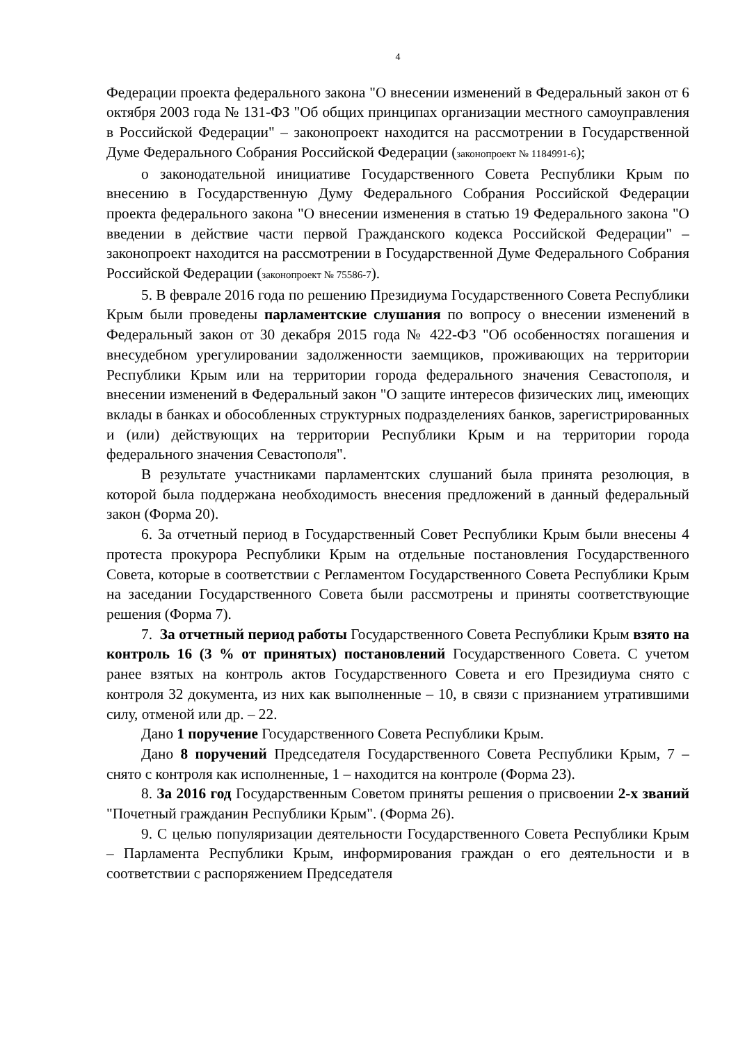4
Федерации проекта федерального закона "О внесении изменений в Федеральный закон от 6 октября 2003 года № 131-ФЗ "Об общих принципах организации местного самоуправления в Российской Федерации" – законопроект находится на рассмотрении в Государственной Думе Федерального Собрания Российской Федерации (законопроект № 1184991-6);
о законодательной инициативе Государственного Совета Республики Крым по внесению в Государственную Думу Федерального Собрания Российской Федерации проекта федерального закона "О внесении изменения в статью 19 Федерального закона "О введении в действие части первой Гражданского кодекса Российской Федерации" – законопроект находится на рассмотрении в Государственной Думе Федерального Собрания Российской Федерации (законопроект № 75586-7).
5. В феврале 2016 года по решению Президиума Государственного Совета Республики Крым были проведены парламентские слушания по вопросу о внесении изменений в Федеральный закон от 30 декабря 2015 года № 422-ФЗ "Об особенностях погашения и внесудебном урегулировании задолженности заемщиков, проживающих на территории Республики Крым или на территории города федерального значения Севастополя, и внесении изменений в Федеральный закон "О защите интересов физических лиц, имеющих вклады в банках и обособленных структурных подразделениях банков, зарегистрированных и (или) действующих на территории Республики Крым и на территории города федерального значения Севастополя".
В результате участниками парламентских слушаний была принята резолюция, в которой была поддержана необходимость внесения предложений в данный федеральный закон (Форма 20).
6. За отчетный период в Государственный Совет Республики Крым были внесены 4 протеста прокурора Республики Крым на отдельные постановления Государственного Совета, которые в соответствии с Регламентом Государственного Совета Республики Крым на заседании Государственного Совета были рассмотрены и приняты соответствующие решения (Форма 7).
7. За отчетный период работы Государственного Совета Республики Крым взято на контроль 16 (3 % от принятых) постановлений Государственного Совета. С учетом ранее взятых на контроль актов Государственного Совета и его Президиума снято с контроля 32 документа, из них как выполненные – 10, в связи с признанием утратившими силу, отменой или др. – 22.
Дано 1 поручение Государственного Совета Республики Крым.
Дано 8 поручений Председателя Государственного Совета Республики Крым, 7 – снято с контроля как исполненные, 1 – находится на контроле (Форма 23).
8. За 2016 год Государственным Советом приняты решения о присвоении 2-х званий "Почетный гражданин Республики Крым". (Форма 26).
9. С целью популяризации деятельности Государственного Совета Республики Крым – Парламента Республики Крым, информирования граждан о его деятельности и в соответствии с распоряжением Председателя